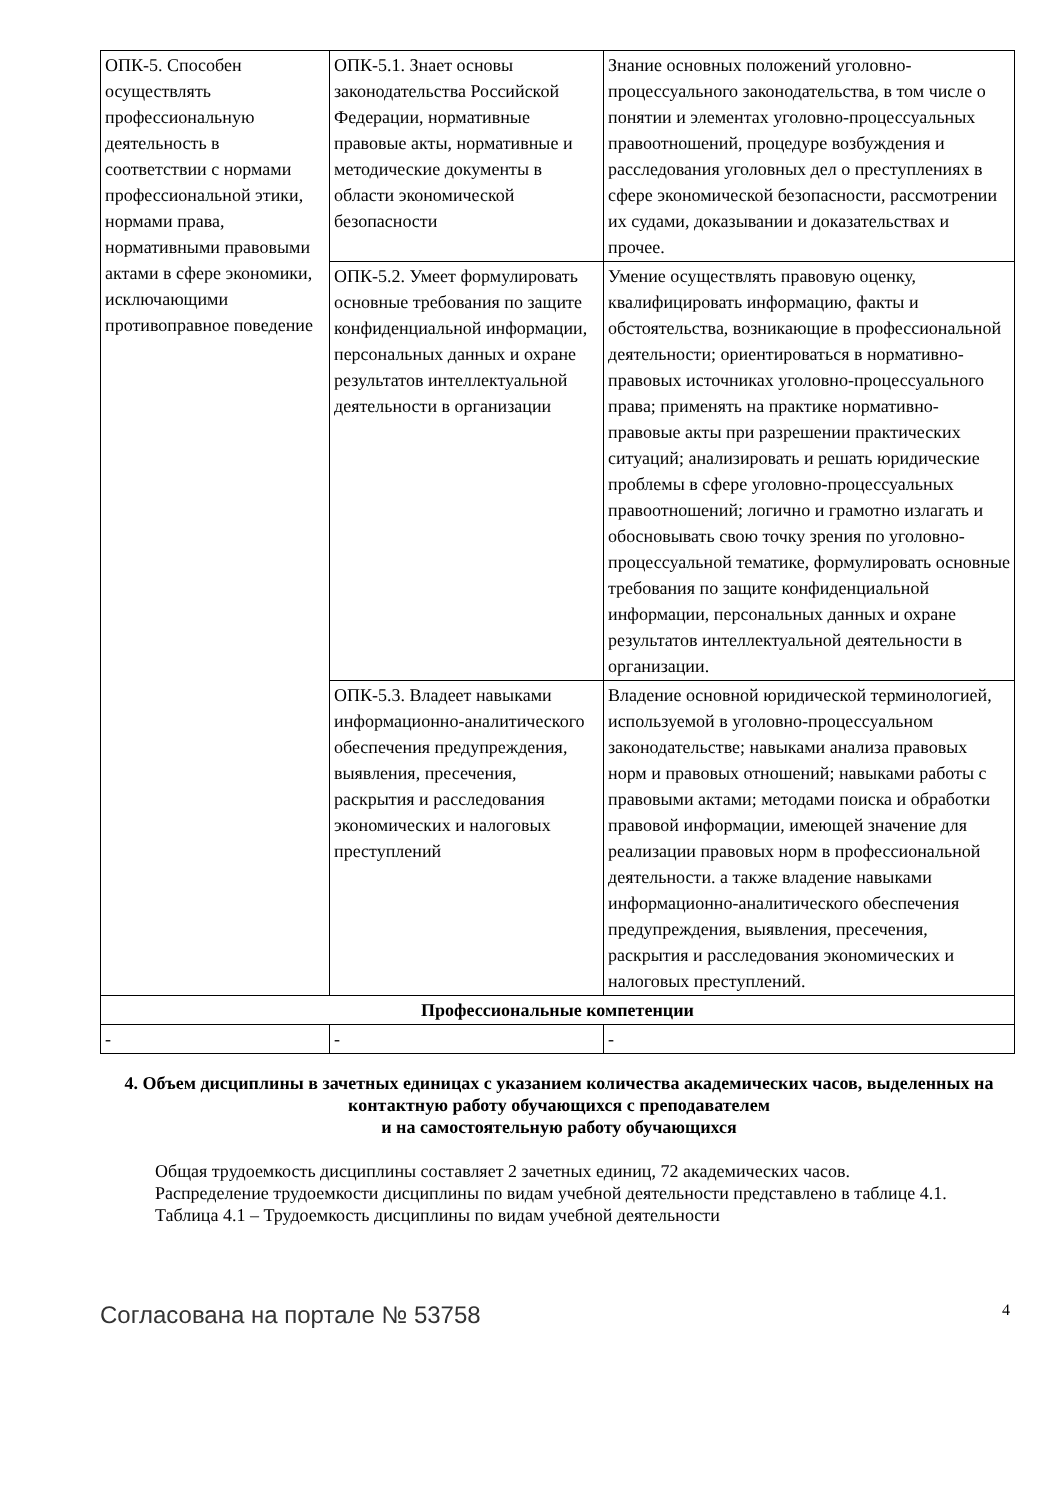| ОПК-5. Способен осуществлять профессиональную деятельность в соответствии с нормами профессиональной этики, нормами права, нормативными правовыми актами в сфере экономики, исключающими противоправное поведение | ОПК-5.1. Знает основы законодательства Российской Федерации, нормативные правовые акты, нормативные и методические документы в области экономической безопасности | Знание основных положений уголовно-процессуального законодательства, в том числе о понятии и элементах уголовно-процессуальных правоотношений, процедуре возбуждения и расследования уголовных дел о преступлениях в сфере экономической безопасности, рассмотрении их судами, доказывании и доказательствах и прочее. |
| | ОПК-5.2. Умеет формулировать основные требования по защите конфиденциальной информации, персональных данных и охране результатов интеллектуальной деятельности в организации | Умение осуществлять правовую оценку, квалифицировать информацию, факты и обстоятельства, возникающие в профессиональной деятельности; ориентироваться в нормативно-правовых источниках уголовно-процессуального права; применять на практике нормативно-правовые акты при разрешении практических ситуаций; анализировать и решать юридические проблемы в сфере уголовно-процессуальных правоотношений; логично и грамотно излагать и обосновывать свою точку зрения по уголовно-процессуальной тематике, формулировать основные требования по защите конфиденциальной информации, персональных данных и охране результатов интеллектуальной деятельности в организации. |
| | ОПК-5.3. Владеет навыками информационно-аналитического обеспечения предупреждения, выявления, пресечения, раскрытия и расследования экономических и налоговых преступлений | Владение основной юридической терминологией, используемой в уголовно-процессуальном законодательстве; навыками анализа правовых норм и правовых отношений; навыками работы с правовыми актами; методами поиска и обработки правовой информации, имеющей значение для реализации правовых норм в профессиональной деятельности. а также владение навыками информационно-аналитического обеспечения предупреждения, выявления, пресечения, раскрытия и расследования экономических и налоговых преступлений. |
| Профессиональные компетенции | | |
| - | - | - |
4. Объем дисциплины в зачетных единицах с указанием количества академических часов, выделенных на контактную работу обучающихся с преподавателем
и на самостоятельную работу обучающихся
Общая трудоемкость дисциплины составляет 2 зачетных единиц, 72 академических часов.
Распределение трудоемкости дисциплины по видам учебной деятельности представлено в таблице 4.1.
Таблица 4.1 – Трудоемкость дисциплины по видам учебной деятельности
Согласована на портале № 53758 4